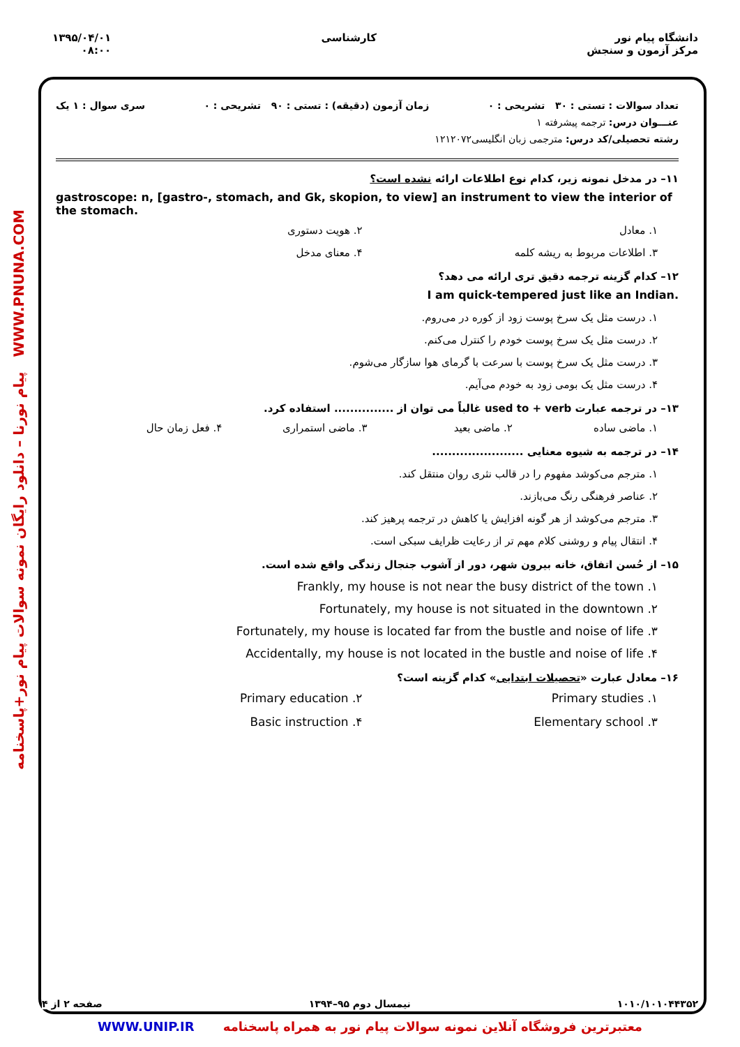دانشگاه پیام نور
مرکز آزمون و سنجش
کارشناسی ۱۳۹۵/۰۴/۰۱
۰۸:۰۰
پیام نورنا – دانلود رایگان نمونه سوالات پیام نور+پاسخنامه WWW.PNUNA.COM
تعداد سوالات : تستی : ۳۰ تشریحی : ۰ زمان آزمون (دقیقه) : تستی : ۹۰ تشریحی : ۰ سری سوال : ۱ یک
عنـــوان درس: ترجمه پیشرفته ۱
رشته تحصیلی/کد درس: مترجمی زبان انگلیسی۱۲۱۲۰۷۲
۱۱– در مدخل نمونه زیر، کدام نوع اطلاعات ارائه نشده است؟
gastroscope: n, [gastro-, stomach, and Gk, skopion, to view] an instrument to view the interior of the stomach.
۱. معادل
۲. هویت دستوری
۳. اطلاعات مربوط به ریشه کلمه
۴. معنای مدخل
۱۲– کدام گزینه ترجمه دقیق تری ارائه می دهد؟
I am quick-tempered just like an Indian.
۱. درست مثل یک سرخ پوست زود از کوره در می‌روم.
۲. درست مثل یک سرخ پوست خودم را کنترل می‌کنم.
۳. درست مثل یک سرخ پوست با سرعت با گرمای هوا سازگار می‌شوم.
۴. درست مثل یک بومی زود به خودم می‌آیم.
۱۳– در ترجمه عبارت used to + verb غالباً می توان از ............... استفاده کرد.
۱. ماضی ساده
۲. ماضی بعید
۳. ماضی استمراری
۴. فعل زمان حال
۱۴– در ترجمه به شیوه معنایی .......................
۱. مترجم می‌کوشد مفهوم را در قالب نثری روان منتقل کند.
۲. عناصر فرهنگی رنگ می‌بازند.
۳. مترجم می‌کوشد از هر گونه افزایش یا کاهش در ترجمه پرهیز کند.
۴. انتقال پیام و روشنی کلام مهم تر از رعایت ظرایف سبکی است.
۱۵– از حُسن اتفاق، خانه بیرون شهر، دور از آشوب جنجال زندگی واقع شده است.
Frankly, my house is not near the busy district of the town .۱
Fortunately, my house is not situated in the downtown .۲
Fortunately, my house is located far from the bustle and noise of life .۳
Accidentally, my house is not located in the bustle and noise of life .۴
۱۶– معادل عبارت «تحصیلات ابتدایی» کدام گزینه است؟
Primary studies .۱
Primary education .۲
Elementary school .۳
Basic instruction .۴
۱۰۱۰/۱۰۱۰۴۴۳۵۲ نیمسال دوم ۹۵–۱۳۹۴ صفحه ۲ از ۴
WWW.UNIP.IR معتبرترین فروشگاه آنلاین نمونه سوالات پیام نور به همراه پاسخنامه